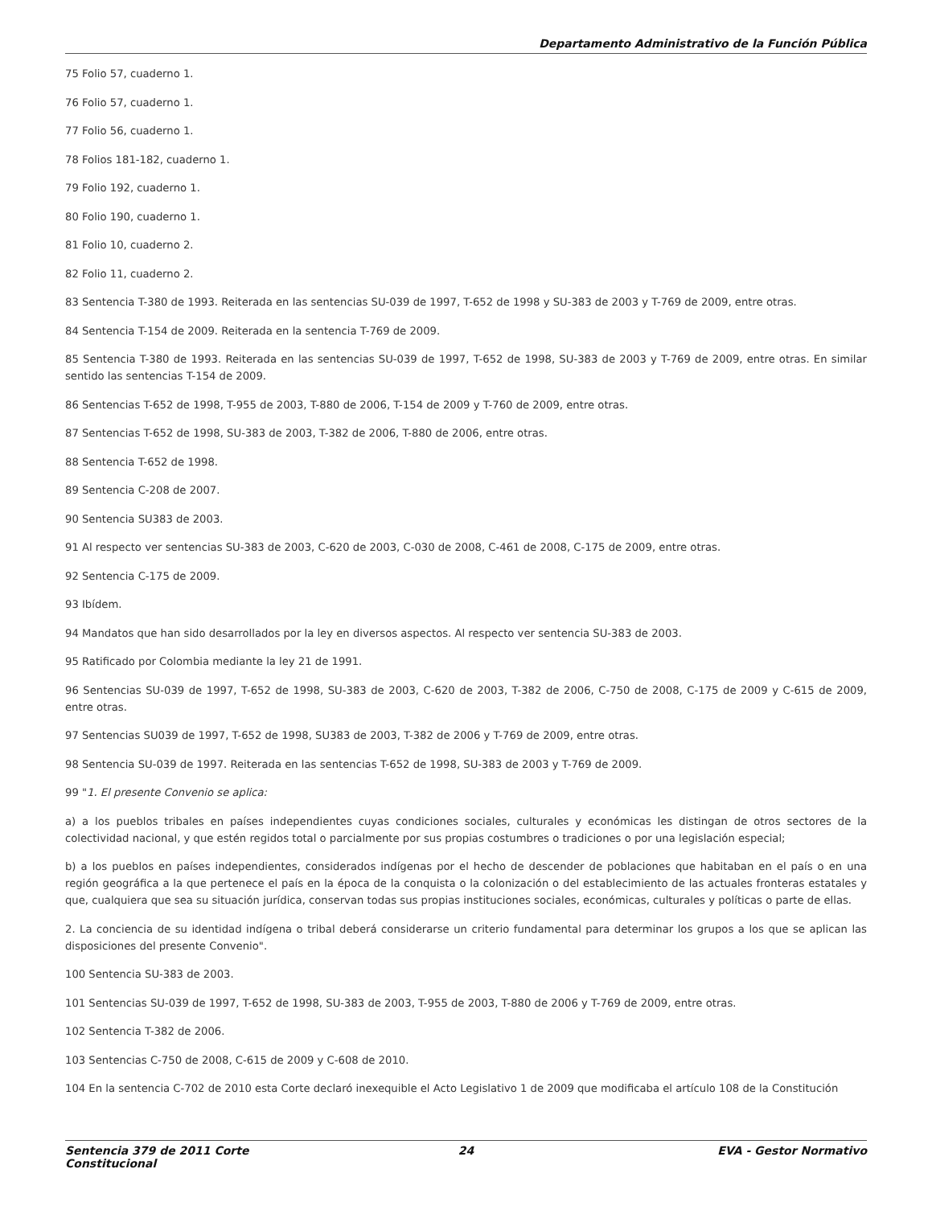Departamento Administrativo de la Función Pública
75 Folio 57, cuaderno 1.
76 Folio 57, cuaderno 1.
77 Folio 56, cuaderno 1.
78 Folios 181-182, cuaderno 1.
79 Folio 192, cuaderno 1.
80 Folio 190, cuaderno 1.
81 Folio 10, cuaderno 2.
82 Folio 11, cuaderno 2.
83 Sentencia T-380 de 1993. Reiterada en las sentencias SU-039 de 1997, T-652 de 1998 y SU-383 de 2003 y T-769 de 2009, entre otras.
84 Sentencia T-154 de 2009. Reiterada en la sentencia T-769 de 2009.
85 Sentencia T-380 de 1993. Reiterada en las sentencias SU-039 de 1997, T-652 de 1998, SU-383 de 2003 y T-769 de 2009, entre otras. En similar sentido las sentencias T-154 de 2009.
86 Sentencias T-652 de 1998, T-955 de 2003, T-880 de 2006, T-154 de 2009 y T-760 de 2009, entre otras.
87 Sentencias T-652 de 1998, SU-383 de 2003, T-382 de 2006, T-880 de 2006, entre otras.
88 Sentencia T-652 de 1998.
89 Sentencia C-208 de 2007.
90 Sentencia SU383 de 2003.
91 Al respecto ver sentencias SU-383 de 2003, C-620 de 2003, C-030 de 2008, C-461 de 2008, C-175 de 2009, entre otras.
92 Sentencia C-175 de 2009.
93 Ibídem.
94 Mandatos que han sido desarrollados por la ley en diversos aspectos. Al respecto ver sentencia SU-383 de 2003.
95 Ratificado por Colombia mediante la ley 21 de 1991.
96 Sentencias SU-039 de 1997, T-652 de 1998, SU-383 de 2003, C-620 de 2003, T-382 de 2006, C-750 de 2008, C-175 de 2009 y C-615 de 2009, entre otras.
97 Sentencias SU039 de 1997, T-652 de 1998, SU383 de 2003, T-382 de 2006 y T-769 de 2009, entre otras.
98 Sentencia SU-039 de 1997. Reiterada en las sentencias T-652 de 1998, SU-383 de 2003 y T-769 de 2009.
99 "1. El presente Convenio se aplica:
a) a los pueblos tribales en países independientes cuyas condiciones sociales, culturales y económicas les distingan de otros sectores de la colectividad nacional, y que estén regidos total o parcialmente por sus propias costumbres o tradiciones o por una legislación especial;
b) a los pueblos en países independientes, considerados indígenas por el hecho de descender de poblaciones que habitaban en el país o en una región geográfica a la que pertenece el país en la época de la conquista o la colonización o del establecimiento de las actuales fronteras estatales y que, cualquiera que sea su situación jurídica, conservan todas sus propias instituciones sociales, económicas, culturales y políticas o parte de ellas.
2. La conciencia de su identidad indígena o tribal deberá considerarse un criterio fundamental para determinar los grupos a los que se aplican las disposiciones del presente Convenio".
100 Sentencia SU-383 de 2003.
101 Sentencias SU-039 de 1997, T-652 de 1998, SU-383 de 2003, T-955 de 2003, T-880 de 2006 y T-769 de 2009, entre otras.
102 Sentencia T-382 de 2006.
103 Sentencias C-750 de 2008, C-615 de 2009 y C-608 de 2010.
104 En la sentencia C-702 de 2010 esta Corte declaró inexequible el Acto Legislativo 1 de 2009 que modificaba el artículo 108 de la Constitución
Sentencia 379 de 2011 Corte Constitucional
24 EVA - Gestor Normativo